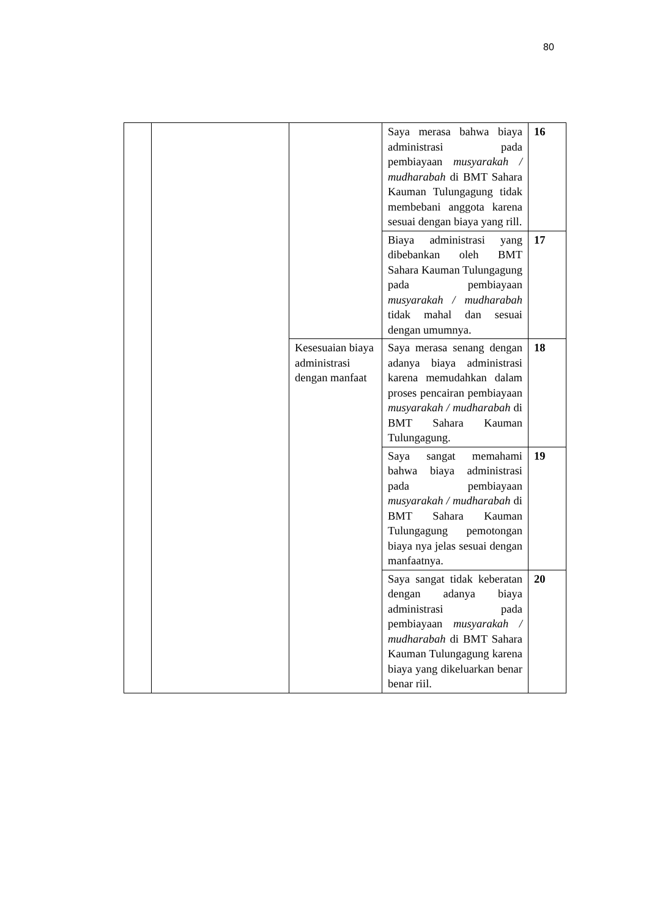80
| | | | Saya merasa bahwa biaya administrasi pada pembiayaan musyarakah / mudharabah di BMT Sahara Kauman Tulungagung tidak membebani anggota karena sesuai dengan biaya yang rill. | 16 |
| | | | Biaya administrasi yang dibebankan oleh BMT Sahara Kauman Tulungagung pada pembiayaan musyarakah / mudharabah tidak mahal dan sesuai dengan umumnya. | 17 |
| | | Kesesuaian biaya administrasi dengan manfaat | Saya merasa senang dengan adanya biaya administrasi karena memudahkan dalam proses pencairan pembiayaan musyarakah / mudharabah di BMT Sahara Kauman Tulungagung. | 18 |
| | | | Saya sangat memahami bahwa biaya administrasi pada pembiayaan musyarakah / mudharabah di BMT Sahara Kauman Tulungagung pemotongan biaya nya jelas sesuai dengan manfaatnya. | 19 |
| | | | Saya sangat tidak keberatan dengan adanya biaya administrasi pada pembiayaan musyarakah / mudharabah di BMT Sahara Kauman Tulungagung karena biaya yang dikeluarkan benar benar riil. | 20 |